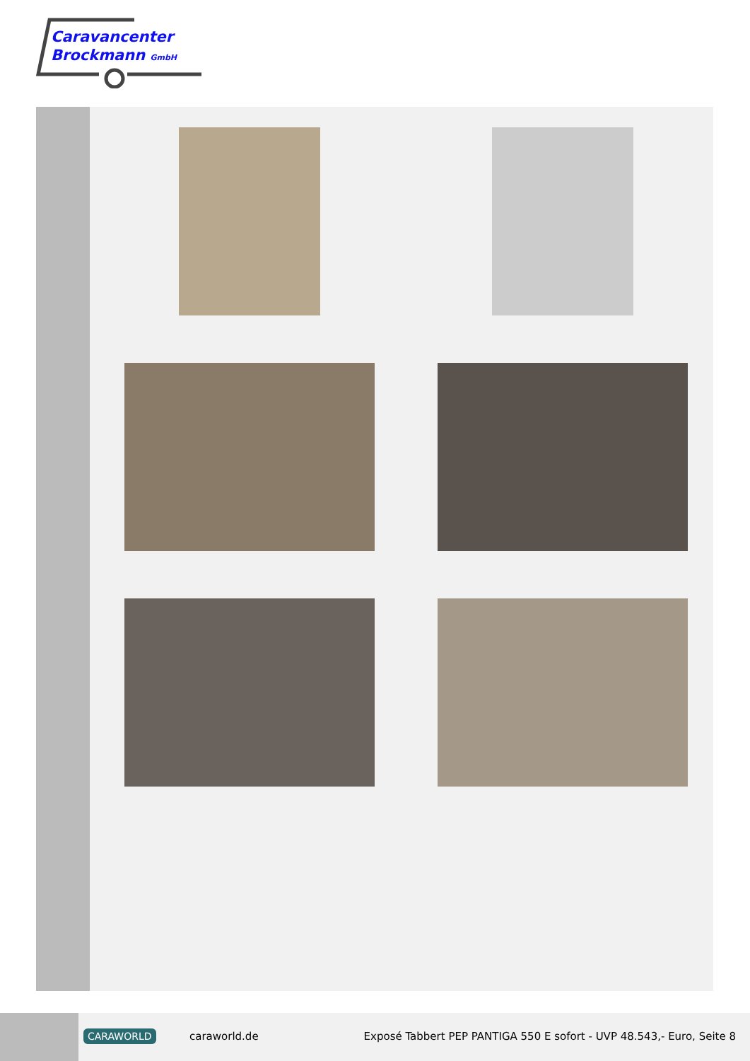Caravancenter
Brockmann GmbH
CARAWORLD caraworld.de
Exposé Tabbert PEP PANTIGA 550 E sofort - UVP 48.543,- Euro, Seite 8